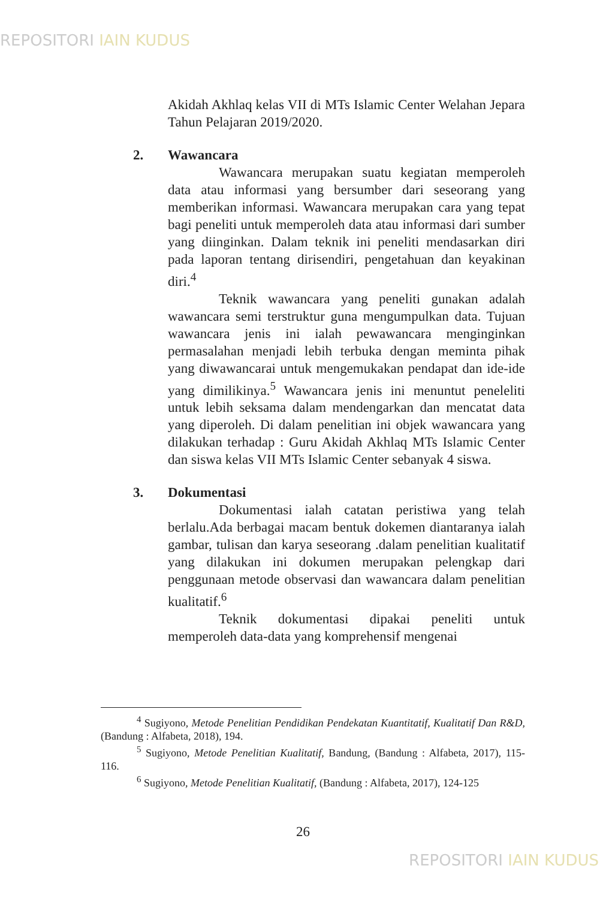REPOSITORI IAIN KUDUS
Akidah Akhlaq kelas VII di MTs Islamic Center Welahan Jepara Tahun Pelajaran 2019/2020.
2. Wawancara
Wawancara merupakan suatu kegiatan memperoleh data atau informasi yang bersumber dari seseorang yang memberikan informasi. Wawancara merupakan cara yang tepat bagi peneliti untuk memperoleh data atau informasi dari sumber yang diinginkan. Dalam teknik ini peneliti mendasarkan diri pada laporan tentang dirisendiri, pengetahuan dan keyakinan diri.<sup>4</sup>
Teknik wawancara yang peneliti gunakan adalah wawancara semi terstruktur guna mengumpulkan data. Tujuan wawancara jenis ini ialah pewawancara menginginkan permasalahan menjadi lebih terbuka dengan meminta pihak yang diwawancarai untuk mengemukakan pendapat dan ide-ide yang dimilikinya.<sup>5</sup> Wawancara jenis ini menuntut peneleliti untuk lebih seksama dalam mendengarkan dan mencatat data yang diperoleh. Di dalam penelitian ini objek wawancara yang dilakukan terhadap : Guru Akidah Akhlaq MTs Islamic Center dan siswa kelas VII MTs Islamic Center sebanyak 4 siswa.
3. Dokumentasi
Dokumentasi ialah catatan peristiwa yang telah berlalu.Ada berbagai macam bentuk dokemen diantaranya ialah gambar, tulisan dan karya seseorang .dalam penelitian kualitatif yang dilakukan ini dokumen merupakan pelengkap dari penggunaan metode observasi dan wawancara dalam penelitian kualitatif.<sup>6</sup>
Teknik dokumentasi dipakai peneliti untuk memperoleh data-data yang komprehensif mengenai
<sup>4</sup> Sugiyono, Metode Penelitian Pendidikan Pendekatan Kuantitatif, Kualitatif Dan R&D, (Bandung : Alfabeta, 2018), 194.
<sup>5</sup> Sugiyono, Metode Penelitian Kualitatif, Bandung, (Bandung : Alfabeta, 2017), 115-116.
<sup>6</sup> Sugiyono, Metode Penelitian Kualitatif, (Bandung : Alfabeta, 2017), 124-125
26
REPOSITORI IAIN KUDUS